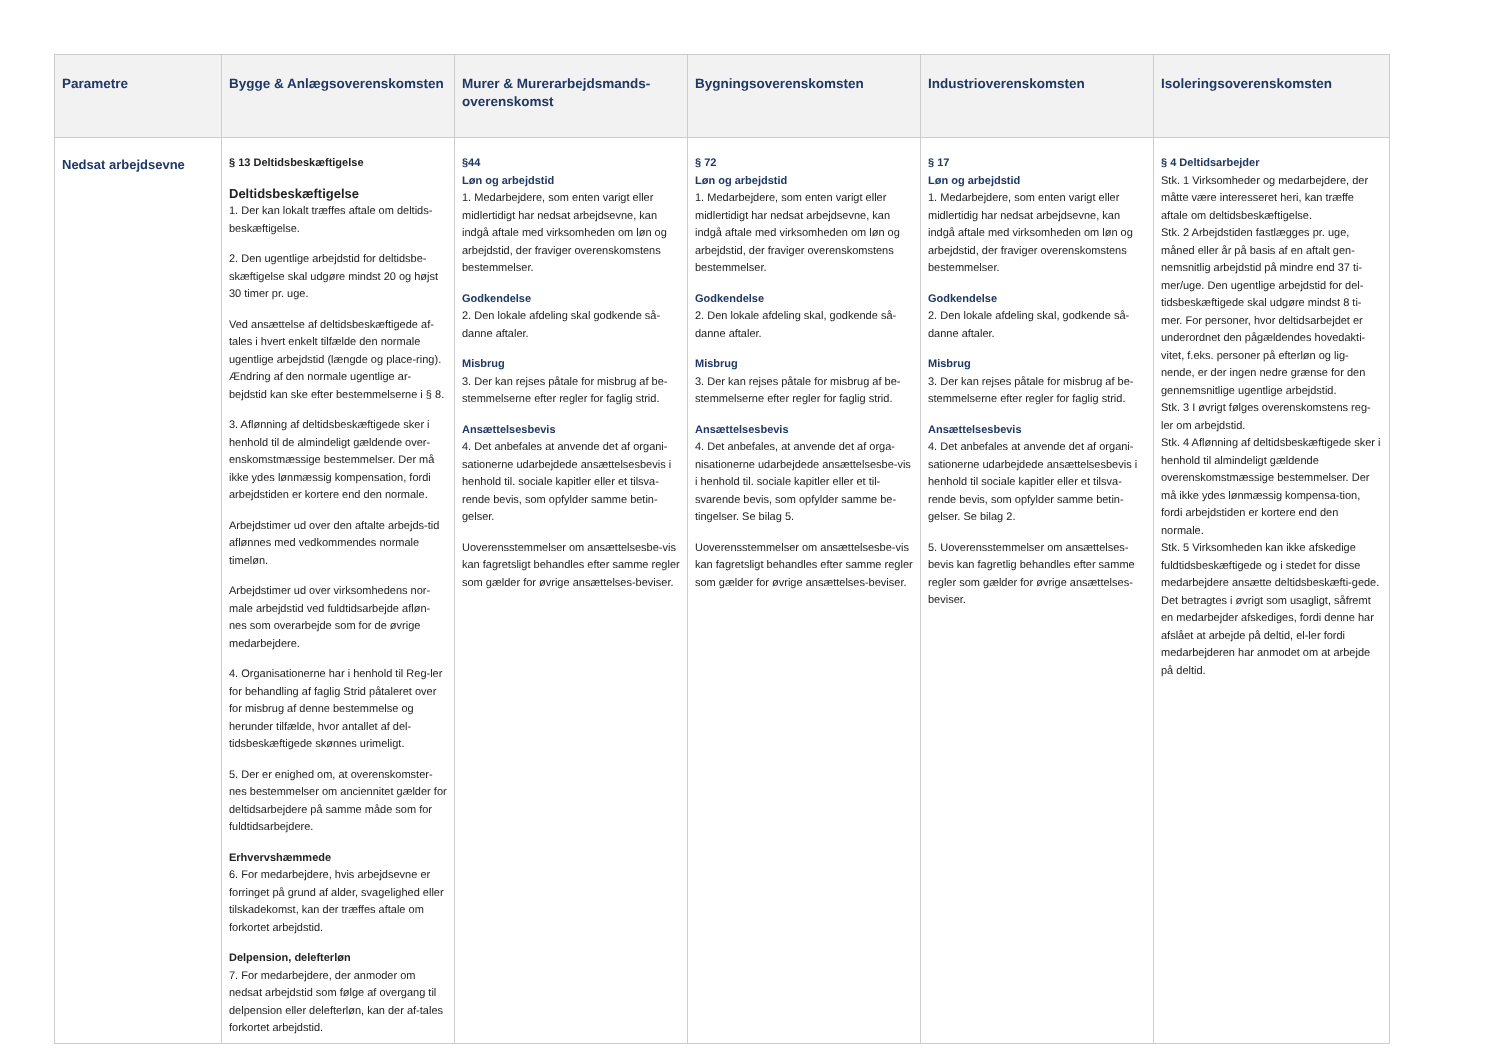| Parametre | Bygge & Anlægsoverenskomsten | Murer & Murerarbejdsmands-overenskomst | Bygningsoverenskomsten | Industrioverenskomsten | Isoleringsoverenskomsten |
| --- | --- | --- | --- | --- | --- |
| Nedsat arbejdsevne | § 13 Deltidsbeskæftigelse Deltidsbeskæftigelse 1. Der kan lokalt træffes aftale om deltids-beskæftigelse. 2. Den ugentlige arbejdstid for deltidsbe-skæftigelse skal udgøre mindst 20 og højst 30 timer pr. uge. Ved ansættelse af deltidsbeskæftigede af-tales i hvert enkelt tilfælde den normale ugentlige arbejdstid (længde og place-ring). Ændring af den normale ugentlige ar-bejdstid kan ske efter bestemmelserne i § 8. 3. Aflønning af deltidsbeskæftigede sker i henhold til de almindeligt gældende over-enskomstmæssige bestemmelser. Der må ikke ydes lønmæssig kompensation, fordi arbejdstiden er kortere end den normale. Arbejdstimer ud over den aftalte arbejds-tid aflønnes med vedkommendes normale timeløn. Arbejdstimer ud over virksomhedens nor-male arbejdstid ved fuldtidsarbejde afløn-nes som overarbejde som for de øvrige medarbejdere. 4. Organisationerne har i henhold til Reg-ler for behandling af faglig Strid påtaleret over for misbrug af denne bestemmelse og herunder tilfælde, hvor antallet af del-tidsbeskæftigede skønnes urimeligt. 5. Der er enighed om, at overenskomster-nes bestemmelser om anciennitet gælder for deltidsarbejdere på samme måde som for fuldtidsarbejdere. Erhvervshæmmede 6. For medarbejdere, hvis arbejdsevne er forringet på grund af alder, svagelighed eller tilskadekomst, kan der træffes aftale om forkortet arbejdstid. Delpension, delefterløn 7. For medarbejdere, der anmoder om nedsat arbejdstid som følge af overgang til delpension eller delefterløn, kan der af-tales forkortet arbejdstid. | §44 Løn og arbejdstid 1. Medarbejdere, som enten varigt eller midlertidigt har nedsat arbejdsevne, kan indgå aftale med virksomheden om løn og arbejdstid, der fraviger overenskomstens bestemmelser. Godkendelse 2. Den lokale afdeling skal godkende så-danne aftaler. Misbrug 3. Der kan rejses påtale for misbrug af be-stemmelserne efter regler for faglig strid. Ansættelsesbevis 4. Det anbefales at anvende det af organi-sationerne udarbejdede ansættelsesbevis i henhold til. sociale kapitler eller et tilsva-rende bevis, som opfylder samme betin-gelser. Uoverensstemmelser om ansættelsesbe-vis kan fagretsligt behandles efter samme regler som gælder for øvrige ansættelses-beviser. | § 72 Løn og arbejdstid 1. Medarbejdere, som enten varigt eller midlertidigt har nedsat arbejdsevne, kan indgå aftale med virksomheden om løn og arbejdstid, der fraviger overenskomstens bestemmelser. Godkendelse 2. Den lokale afdeling skal, godkende så-danne aftaler. Misbrug 3. Der kan rejses påtale for misbrug af be-stemmelserne efter regler for faglig strid. Ansættelsesbevis 4. Det anbefales, at anvende det af orga-nisationerne udarbejdede ansættelsesbe-vis i henhold til. sociale kapitler eller et til-svarende bevis, som opfylder samme be-tingelser. Se bilag 5. Uoverensstemmelser om ansættelsesbe-vis kan fagretsligt behandles efter samme regler som gælder for øvrige ansættelses-beviser. | § 17 Løn og arbejdstid 1. Medarbejdere, som enten varigt eller midlertidig har nedsat arbejdsevne, kan indgå aftale med virksomheden om løn og arbejdstid, der fraviger overenskomstens bestemmelser. Godkendelse 2. Den lokale afdeling skal, godkende så-danne aftaler. Misbrug 3. Der kan rejses påtale for misbrug af be-stemmelserne efter regler for faglig strid. Ansættelsesbevis 4. Det anbefales at anvende det af organi-sationerne udarbejdede ansættelsesbevis i henhold til sociale kapitler eller et tilsva-rende bevis, som opfylder samme betin-gelser. Se bilag 2. 5. Uoverensstemmelser om ansættelses-bevis kan fagretlig behandles efter samme regler som gælder for øvrige ansættelses-beviser. | § 4 Deltidsarbejder Stk. 1 Virksomheder og medarbejdere, der måtte være interesseret heri, kan træffe aftale om deltidsbeskæftigelse. Stk. 2 Arbejdstiden fastlægges pr. uge, måned eller år på basis af en aftalt gen-nemsnitlig arbejdstid på mindre end 37 ti-mer/uge. Den ugentlige arbejdstid for del-tidsbeskæftigede skal udgøre mindst 8 ti-mer. For personer, hvor deltidsarbejdet er underordnet den pågældendes hovedakti-vitet, f.eks. personer på efterløn og lig-nende, er der ingen nedre grænse for den gennemsnitlige ugentlige arbejdstid. Stk. 3 I øvrigt følges overenskomstens reg-ler om arbejdstid. Stk. 4 Aflønning af deltidsbeskæftigede sker i henhold til almindeligt gældende overenskomstmæssige bestemmelser. Der må ikke ydes lønmæssig kompensa-tion, fordi arbejdstiden er kortere end den normale. Stk. 5 Virksomheden kan ikke afskedige fuldtidsbeskæftigede og i stedet for disse medarbejdere ansætte deltidsbeskæfti-gede. Det betragtes i øvrigt som usagligt, såfremt en medarbejder afskediges, fordi denne har afslået at arbejde på deltid, el-ler fordi medarbejderen har anmodet om at arbejde på deltid. |